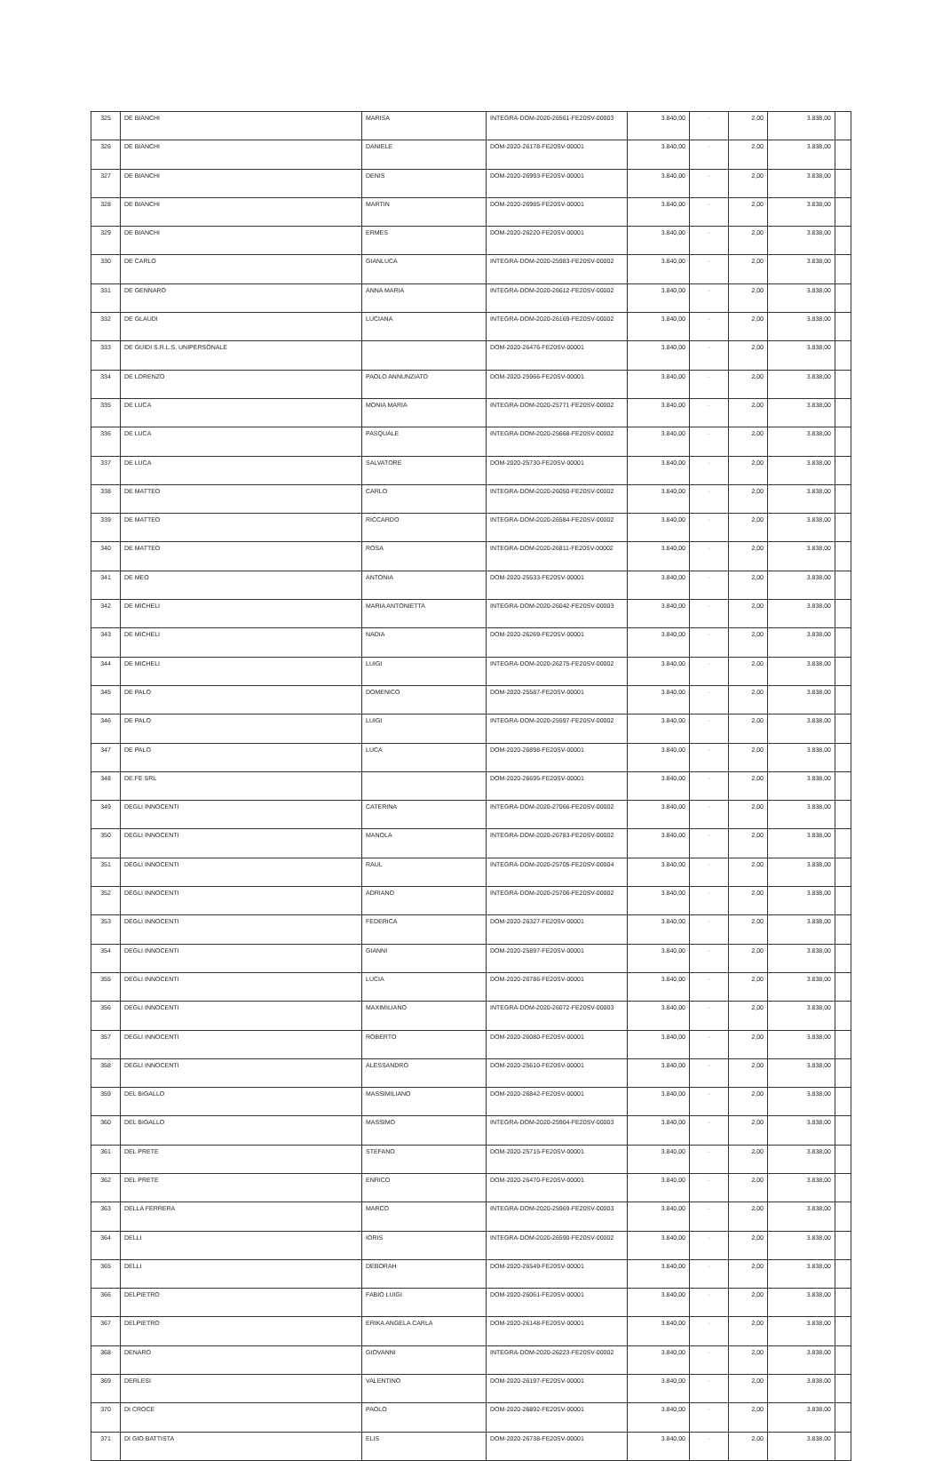| 325 | DE BIANCHI | MARISA | INTEGRA-DOM-2020-26561-FE20SV-00003 | 3.840,00 | - | 2,00 | 3.838,00 | |
| 326 | DE BIANCHI | DANIELE | DOM-2020-26178-FE20SV-00001 | 3.840,00 | - | 2,00 | 3.838,00 | |
| 327 | DE BIANCHI | DENIS | DOM-2020-26993-FE20SV-00001 | 3.840,00 | - | 2,00 | 3.838,00 | |
| 328 | DE BIANCHI | MARTIN | DOM-2020-26985-FE20SV-00001 | 3.840,00 | - | 2,00 | 3.838,00 | |
| 329 | DE BIANCHI | ERMES | DOM-2020-26220-FE20SV-00001 | 3.840,00 | - | 2,00 | 3.838,00 | |
| 330 | DE CARLO | GIANLUCA | INTEGRA-DOM-2020-25983-FE20SV-00002 | 3.840,00 | - | 2,00 | 3.838,00 | |
| 331 | DE GENNARO | ANNA MARIA | INTEGRA-DOM-2020-26612-FE20SV-00002 | 3.840,00 | - | 2,00 | 3.838,00 | |
| 332 | DE GLAUDI | LUCIANA | INTEGRA-DOM-2020-26169-FE20SV-00002 | 3.840,00 | - | 2,00 | 3.838,00 | |
| 333 | DE GUIDI S.R.L.S. UNIPERSONALE | | DOM-2020-26476-FE20SV-00001 | 3.840,00 | - | 2,00 | 3.838,00 | |
| 334 | DE LORENZO | PAOLO ANNUNZIATO | DOM-2020-25966-FE20SV-00001 | 3.840,00 | - | 2,00 | 3.838,00 | |
| 335 | DE LUCA | MONIA MARIA | INTEGRA-DOM-2020-25771-FE20SV-00002 | 3.840,00 | - | 2,00 | 3.838,00 | |
| 336 | DE LUCA | PASQUALE | INTEGRA-DOM-2020-25668-FE20SV-00002 | 3.840,00 | - | 2,00 | 3.838,00 | |
| 337 | DE LUCA | SALVATORE | DOM-2020-25730-FE20SV-00001 | 3.840,00 | - | 2,00 | 3.838,00 | |
| 338 | DE MATTEO | CARLO | INTEGRA-DOM-2020-26050-FE20SV-00002 | 3.840,00 | - | 2,00 | 3.838,00 | |
| 339 | DE MATTEO | RICCARDO | INTEGRA-DOM-2020-26584-FE20SV-00002 | 3.840,00 | - | 2,00 | 3.838,00 | |
| 340 | DE MATTEO | ROSA | INTEGRA-DOM-2020-26811-FE20SV-00002 | 3.840,00 | - | 2,00 | 3.838,00 | |
| 341 | DE MEO | ANTONIA | DOM-2020-25533-FE20SV-00001 | 3.840,00 | - | 2,00 | 3.838,00 | |
| 342 | DE MICHELI | MARIA ANTONIETTA | INTEGRA-DOM-2020-26042-FE20SV-00003 | 3.840,00 | - | 2,00 | 3.838,00 | |
| 343 | DE MICHELI | NADIA | DOM-2020-26269-FE20SV-00001 | 3.840,00 | - | 2,00 | 3.838,00 | |
| 344 | DE MICHELI | LUIGI | INTEGRA-DOM-2020-26275-FE20SV-00002 | 3.840,00 | - | 2,00 | 3.838,00 | |
| 345 | DE PALO | DOMENICO | DOM-2020-25587-FE20SV-00001 | 3.840,00 | - | 2,00 | 3.838,00 | |
| 346 | DE PALO | LUIGI | INTEGRA-DOM-2020-25597-FE20SV-00002 | 3.840,00 | - | 2,00 | 3.838,00 | |
| 347 | DE PALO | LUCA | DOM-2020-26898-FE20SV-00001 | 3.840,00 | - | 2,00 | 3.838,00 | |
| 348 | DE.FE SRL | | DOM-2020-26695-FE20SV-00001 | 3.840,00 | - | 2,00 | 3.838,00 | |
| 349 | DEGLI INNOCENTI | CATERINA | INTEGRA-DOM-2020-27066-FE20SV-00002 | 3.840,00 | - | 2,00 | 3.838,00 | |
| 350 | DEGLI INNOCENTI | MANOLA | INTEGRA-DOM-2020-26783-FE20SV-00002 | 3.840,00 | - | 2,00 | 3.838,00 | |
| 351 | DEGLI INNOCENTI | RAUL | INTEGRA-DOM-2020-25705-FE20SV-00004 | 3.840,00 | - | 2,00 | 3.838,00 | |
| 352 | DEGLI INNOCENTI | ADRIANO | INTEGRA-DOM-2020-25706-FE20SV-00002 | 3.840,00 | - | 2,00 | 3.838,00 | |
| 353 | DEGLI INNOCENTI | FEDERICA | DOM-2020-26327-FE20SV-00001 | 3.840,00 | - | 2,00 | 3.838,00 | |
| 354 | DEGLI INNOCENTI | GIANNI | DOM-2020-25897-FE20SV-00001 | 3.840,00 | - | 2,00 | 3.838,00 | |
| 355 | DEGLI INNOCENTI | LUCIA | DOM-2020-26786-FE20SV-00001 | 3.840,00 | - | 2,00 | 3.838,00 | |
| 356 | DEGLI INNOCENTI | MAXIMILIANO | INTEGRA-DOM-2020-26072-FE20SV-00003 | 3.840,00 | - | 2,00 | 3.838,00 | |
| 357 | DEGLI INNOCENTI | ROBERTO | DOM-2020-26080-FE20SV-00001 | 3.840,00 | - | 2,00 | 3.838,00 | |
| 358 | DEGLI INNOCENTI | ALESSANDRO | DOM-2020-25610-FE20SV-00001 | 3.840,00 | - | 2,00 | 3.838,00 | |
| 359 | DEL BIGALLO | MASSIMILIANO | DOM-2020-26842-FE20SV-00001 | 3.840,00 | - | 2,00 | 3.838,00 | |
| 360 | DEL BIGALLO | MASSIMO | INTEGRA-DOM-2020-25904-FE20SV-00003 | 3.840,00 | - | 2,00 | 3.838,00 | |
| 361 | DEL PRETE | STEFANO | DOM-2020-25715-FE20SV-00001 | 3.840,00 | - | 2,00 | 3.838,00 | |
| 362 | DEL PRETE | ENRICO | DOM-2020-26470-FE20SV-00001 | 3.840,00 | - | 2,00 | 3.838,00 | |
| 363 | DELLA FERRERA | MARCO | INTEGRA-DOM-2020-25969-FE20SV-00003 | 3.840,00 | - | 2,00 | 3.838,00 | |
| 364 | DELLI | IORIS | INTEGRA-DOM-2020-26590-FE20SV-00002 | 3.840,00 | - | 2,00 | 3.838,00 | |
| 365 | DELLI | DEBORAH | DOM-2020-26549-FE20SV-00001 | 3.840,00 | - | 2,00 | 3.838,00 | |
| 366 | DELPIETRO | FABIO LUIGI | DOM-2020-26061-FE20SV-00001 | 3.840,00 | - | 2,00 | 3.838,00 | |
| 367 | DELPIETRO | ERIKA ANGELA CARLA | DOM-2020-26148-FE20SV-00001 | 3.840,00 | - | 2,00 | 3.838,00 | |
| 368 | DENARO | GIOVANNI | INTEGRA-DOM-2020-26223-FE20SV-00002 | 3.840,00 | - | 2,00 | 3.838,00 | |
| 369 | DERLESI | VALENTINO | DOM-2020-26197-FE20SV-00001 | 3.840,00 | - | 2,00 | 3.838,00 | |
| 370 | DI CROCE | PAOLO | DOM-2020-26892-FE20SV-00001 | 3.840,00 | - | 2,00 | 3.838,00 | |
| 371 | DI GIO BATTISTA | ELIS | DOM-2020-26738-FE20SV-00001 | 3.840,00 | - | 2,00 | 3.838,00 | |